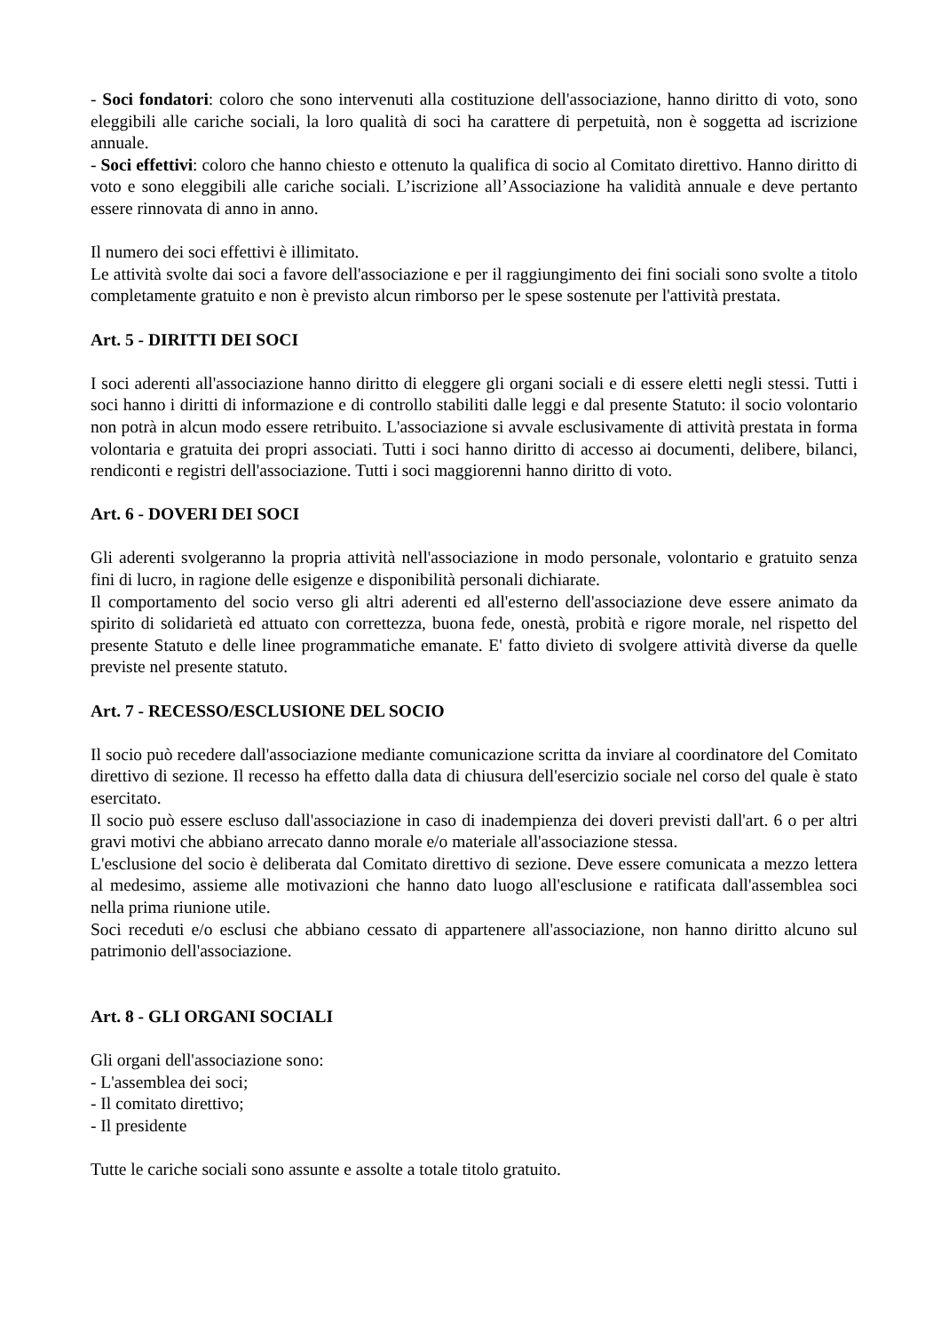- Soci fondatori: coloro che sono intervenuti alla costituzione dell'associazione, hanno diritto di voto, sono eleggibili alle cariche sociali, la loro qualità di soci ha carattere di perpetuità, non è soggetta ad iscrizione annuale.
- Soci effettivi: coloro che hanno chiesto e ottenuto la qualifica di socio al Comitato direttivo. Hanno diritto di voto e sono eleggibili alle cariche sociali. L’iscrizione all’Associazione ha validità annuale e deve pertanto essere rinnovata di anno in anno.
Il numero dei soci effettivi è illimitato.
Le attività svolte dai soci a favore dell'associazione e per il raggiungimento dei fini sociali sono svolte a titolo completamente gratuito e non è previsto alcun rimborso per le spese sostenute per l'attività prestata.
Art. 5 - DIRITTI DEI SOCI
I soci aderenti all'associazione hanno diritto di eleggere gli organi sociali e di essere eletti negli stessi. Tutti i soci hanno i diritti di informazione e di controllo stabiliti dalle leggi e dal presente Statuto: il socio volontario non potrà in alcun modo essere retribuito. L'associazione si avvale esclusivamente di attività prestata in forma volontaria e gratuita dei propri associati. Tutti i soci hanno diritto di accesso ai documenti, delibere, bilanci, rendiconti e registri dell'associazione. Tutti i soci maggiorenni hanno diritto di voto.
Art. 6 - DOVERI DEI SOCI
Gli aderenti svolgeranno la propria attività nell'associazione in modo personale, volontario e gratuito senza fini di lucro, in ragione delle esigenze e disponibilità personali dichiarate.
Il comportamento del socio verso gli altri aderenti ed all'esterno dell'associazione deve essere animato da spirito di solidarietà ed attuato con correttezza, buona fede, onestà, probità e rigore morale, nel rispetto del presente Statuto e delle linee programmatiche emanate. E' fatto divieto di svolgere attività diverse da quelle previste nel presente statuto.
Art. 7 - RECESSO/ESCLUSIONE DEL SOCIO
Il socio può recedere dall'associazione mediante comunicazione scritta da inviare al coordinatore del Comitato direttivo di sezione. Il recesso ha effetto dalla data di chiusura dell'esercizio sociale nel corso del quale è stato esercitato.
Il socio può essere escluso dall'associazione in caso di inadempienza dei doveri previsti dall'art. 6 o per altri gravi motivi che abbiano arrecato danno morale e/o materiale all'associazione stessa.
L'esclusione del socio è deliberata dal Comitato direttivo di sezione. Deve essere comunicata a mezzo lettera al medesimo, assieme alle motivazioni che hanno dato luogo all'esclusione e ratificata dall'assemblea soci nella prima riunione utile.
Soci receduti e/o esclusi che abbiano cessato di appartenere all'associazione, non hanno diritto alcuno sul patrimonio dell'associazione.
Art. 8 - GLI ORGANI SOCIALI
Gli organi dell'associazione sono:
- L'assemblea dei soci;
- Il comitato direttivo;
- Il presidente
Tutte le cariche sociali sono assunte e assolte a totale titolo gratuito.